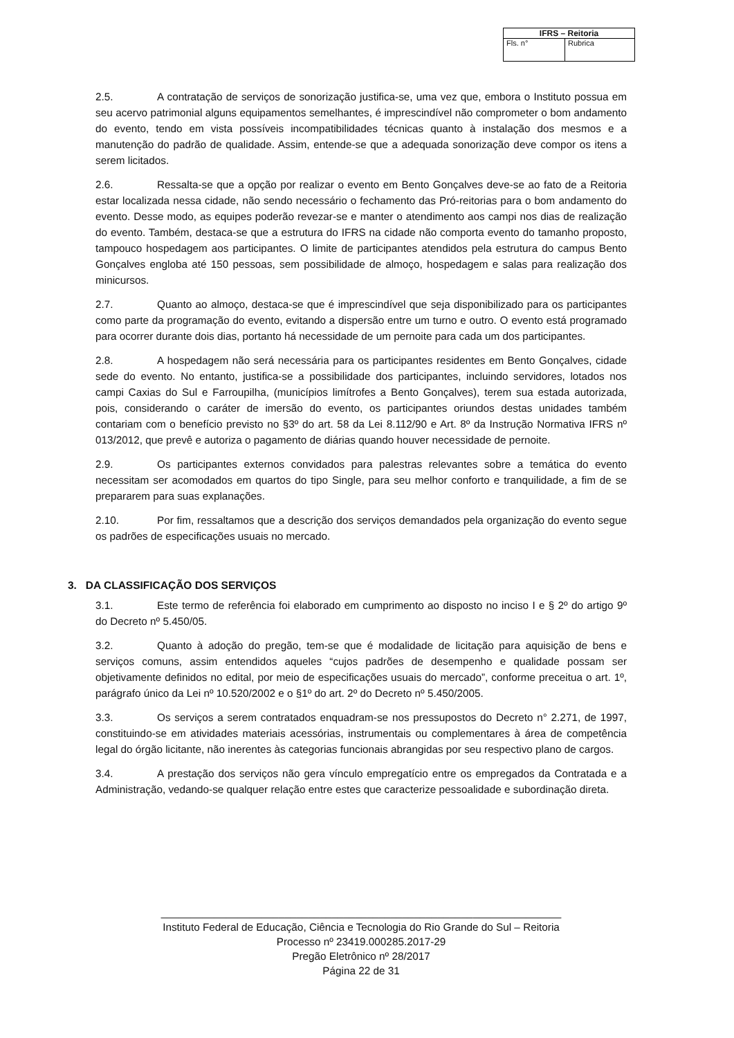| IFRS – Reitoria | |
| --- | --- |
| Fls. n° | Rubrica |
2.5. A contratação de serviços de sonorização justifica-se, uma vez que, embora o Instituto possua em seu acervo patrimonial alguns equipamentos semelhantes, é imprescindível não comprometer o bom andamento do evento, tendo em vista possíveis incompatibilidades técnicas quanto à instalação dos mesmos e a manutenção do padrão de qualidade. Assim, entende-se que a adequada sonorização deve compor os itens a serem licitados.
2.6. Ressalta-se que a opção por realizar o evento em Bento Gonçalves deve-se ao fato de a Reitoria estar localizada nessa cidade, não sendo necessário o fechamento das Pró-reitorias para o bom andamento do evento. Desse modo, as equipes poderão revezar-se e manter o atendimento aos campi nos dias de realização do evento. Também, destaca-se que a estrutura do IFRS na cidade não comporta evento do tamanho proposto, tampouco hospedagem aos participantes. O limite de participantes atendidos pela estrutura do campus Bento Gonçalves engloba até 150 pessoas, sem possibilidade de almoço, hospedagem e salas para realização dos minicursos.
2.7. Quanto ao almoço, destaca-se que é imprescindível que seja disponibilizado para os participantes como parte da programação do evento, evitando a dispersão entre um turno e outro. O evento está programado para ocorrer durante dois dias, portanto há necessidade de um pernoite para cada um dos participantes.
2.8. A hospedagem não será necessária para os participantes residentes em Bento Gonçalves, cidade sede do evento. No entanto, justifica-se a possibilidade dos participantes, incluindo servidores, lotados nos campi Caxias do Sul e Farroupilha, (municípios limítrofes a Bento Gonçalves), terem sua estada autorizada, pois, considerando o caráter de imersão do evento, os participantes oriundos destas unidades também contariam com o benefício previsto no §3º do art. 58 da Lei 8.112/90 e Art. 8º da Instrução Normativa IFRS nº 013/2012, que prevê e autoriza o pagamento de diárias quando houver necessidade de pernoite.
2.9. Os participantes externos convidados para palestras relevantes sobre a temática do evento necessitam ser acomodados em quartos do tipo Single, para seu melhor conforto e tranquilidade, a fim de se prepararem para suas explanações.
2.10. Por fim, ressaltamos que a descrição dos serviços demandados pela organização do evento segue os padrões de especificações usuais no mercado.
3. DA CLASSIFICAÇÃO DOS SERVIÇOS
3.1. Este termo de referência foi elaborado em cumprimento ao disposto no inciso I e § 2º do artigo 9º do Decreto nº 5.450/05.
3.2. Quanto à adoção do pregão, tem-se que é modalidade de licitação para aquisição de bens e serviços comuns, assim entendidos aqueles “cujos padrões de desempenho e qualidade possam ser objetivamente definidos no edital, por meio de especificações usuais do mercado”, conforme preceitua o art. 1º, parágrafo único da Lei nº 10.520/2002 e o §1º do art. 2º do Decreto nº 5.450/2005.
3.3. Os serviços a serem contratados enquadram-se nos pressupostos do Decreto n° 2.271, de 1997, constituindo-se em atividades materiais acessórias, instrumentais ou complementares à área de competência legal do órgão licitante, não inerentes às categorias funcionais abrangidas por seu respectivo plano de cargos.
3.4. A prestação dos serviços não gera vínculo empregatício entre os empregados da Contratada e a Administração, vedando-se qualquer relação entre estes que caracterize pessoalidade e subordinação direta.
____________________________________________________________________
Instituto Federal de Educação, Ciência e Tecnologia do Rio Grande do Sul – Reitoria
Processo nº 23419.000285.2017-29
Pregão Eletrônico nº 28/2017
Página 22 de 31